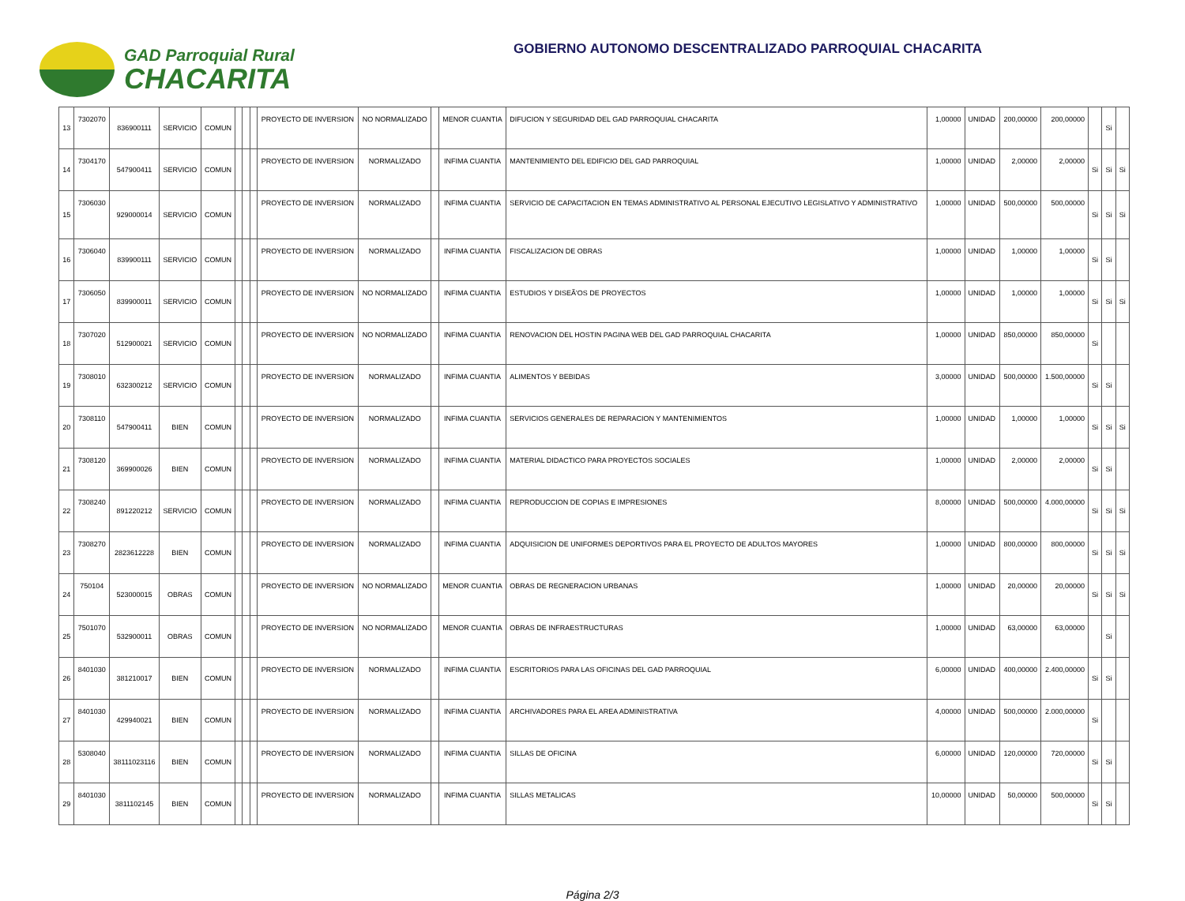GAD Parroquial Rural
CHACARITA
GOBIERNO AUTONOMO DESCENTRALIZADO PARROQUIAL CHACARITA
| 13 | 7302070 | 836900111 | SERVICIO | COMUN | | | | PROYECTO DE INVERSION | NO NORMALIZADO | | MENOR CUANTIA | DIFUCION Y SEGURIDAD DEL GAD PARROQUIAL CHACARITA | 1,00000 | UNIDAD | 200,00000 | 200,00000 | | Si | |
| 14 | 7304170 | 547900411 | SERVICIO | COMUN | | | | PROYECTO DE INVERSION | NORMALIZADO | | INFIMA CUANTIA | MANTENIMIENTO DEL EDIFICIO DEL GAD PARROQUIAL | 1,00000 | UNIDAD | 2,00000 | 2,00000 | Si | Si | Si |
| 15 | 7306030 | 929000014 | SERVICIO | COMUN | | | | PROYECTO DE INVERSION | NORMALIZADO | | INFIMA CUANTIA | SERVICIO DE CAPACITACION EN TEMAS ADMINISTRATIVO AL PERSONAL EJECUTIVO LEGISLATIVO Y ADMINISTRATIVO | 1,00000 | UNIDAD | 500,00000 | 500,00000 | Si | Si | Si |
| 16 | 7306040 | 839900111 | SERVICIO | COMUN | | | | PROYECTO DE INVERSION | NORMALIZADO | | INFIMA CUANTIA | FISCALIZACION DE OBRAS | 1,00000 | UNIDAD | 1,00000 | 1,00000 | Si | Si | |
| 17 | 7306050 | 839900011 | SERVICIO | COMUN | | | | PROYECTO DE INVERSION | NO NORMALIZADO | | INFIMA CUANTIA | ESTUDIOS Y DISEÃ'OS DE PROYECTOS | 1,00000 | UNIDAD | 1,00000 | 1,00000 | Si | Si | Si |
| 18 | 7307020 | 512900021 | SERVICIO | COMUN | | | | PROYECTO DE INVERSION | NO NORMALIZADO | | INFIMA CUANTIA | RENOVACION DEL HOSTIN PAGINA WEB DEL GAD PARROQUIAL CHACARITA | 1,00000 | UNIDAD | 850,00000 | 850,00000 | Si | | |
| 19 | 7308010 | 632300212 | SERVICIO | COMUN | | | | PROYECTO DE INVERSION | NORMALIZADO | | INFIMA CUANTIA | ALIMENTOS Y BEBIDAS | 3,00000 | UNIDAD | 500,00000 | 1.500,00000 | Si | Si | |
| 20 | 7308110 | 547900411 | BIEN | COMUN | | | | PROYECTO DE INVERSION | NORMALIZADO | | INFIMA CUANTIA | SERVICIOS GENERALES DE REPARACION Y MANTENIMIENTOS | 1,00000 | UNIDAD | 1,00000 | 1,00000 | Si | Si | Si |
| 21 | 7308120 | 369900026 | BIEN | COMUN | | | | PROYECTO DE INVERSION | NORMALIZADO | | INFIMA CUANTIA | MATERIAL DIDACTICO PARA PROYECTOS SOCIALES | 1,00000 | UNIDAD | 2,00000 | 2,00000 | Si | Si | |
| 22 | 7308240 | 891220212 | SERVICIO | COMUN | | | | PROYECTO DE INVERSION | NORMALIZADO | | INFIMA CUANTIA | REPRODUCCION DE COPIAS E IMPRESIONES | 8,00000 | UNIDAD | 500,00000 | 4.000,00000 | Si | Si | Si |
| 23 | 7308270 | 2823612228 | BIEN | COMUN | | | | PROYECTO DE INVERSION | NORMALIZADO | | INFIMA CUANTIA | ADQUISICION DE UNIFORMES DEPORTIVOS PARA EL PROYECTO DE ADULTOS MAYORES | 1,00000 | UNIDAD | 800,00000 | 800,00000 | Si | Si | Si |
| 24 | 750104 | 523000015 | OBRAS | COMUN | | | | PROYECTO DE INVERSION | NO NORMALIZADO | | MENOR CUANTIA | OBRAS DE REGNERACION URBANAS | 1,00000 | UNIDAD | 20,00000 | 20,00000 | Si | Si | Si |
| 25 | 7501070 | 532900011 | OBRAS | COMUN | | | | PROYECTO DE INVERSION | NO NORMALIZADO | | MENOR CUANTIA | OBRAS DE INFRAESTRUCTURAS | 1,00000 | UNIDAD | 63,00000 | 63,00000 | | Si | |
| 26 | 8401030 | 381210017 | BIEN | COMUN | | | | PROYECTO DE INVERSION | NORMALIZADO | | INFIMA CUANTIA | ESCRITORIOS PARA LAS OFICINAS DEL GAD PARROQUIAL | 6,00000 | UNIDAD | 400,00000 | 2.400,00000 | Si | Si | |
| 27 | 8401030 | 429940021 | BIEN | COMUN | | | | PROYECTO DE INVERSION | NORMALIZADO | | INFIMA CUANTIA | ARCHIVADORES PARA EL AREA ADMINISTRATIVA | 4,00000 | UNIDAD | 500,00000 | 2.000,00000 | Si | | |
| 28 | 5308040 | 38111023116 | BIEN | COMUN | | | | PROYECTO DE INVERSION | NORMALIZADO | | INFIMA CUANTIA | SILLAS DE OFICINA | 6,00000 | UNIDAD | 120,00000 | 720,00000 | Si | Si | |
| 29 | 8401030 | 3811102145 | BIEN | COMUN | | | | PROYECTO DE INVERSION | NORMALIZADO | | INFIMA CUANTIA | SILLAS METALICAS | 10,00000 | UNIDAD | 50,00000 | 500,00000 | Si | Si | |
Página 2/3